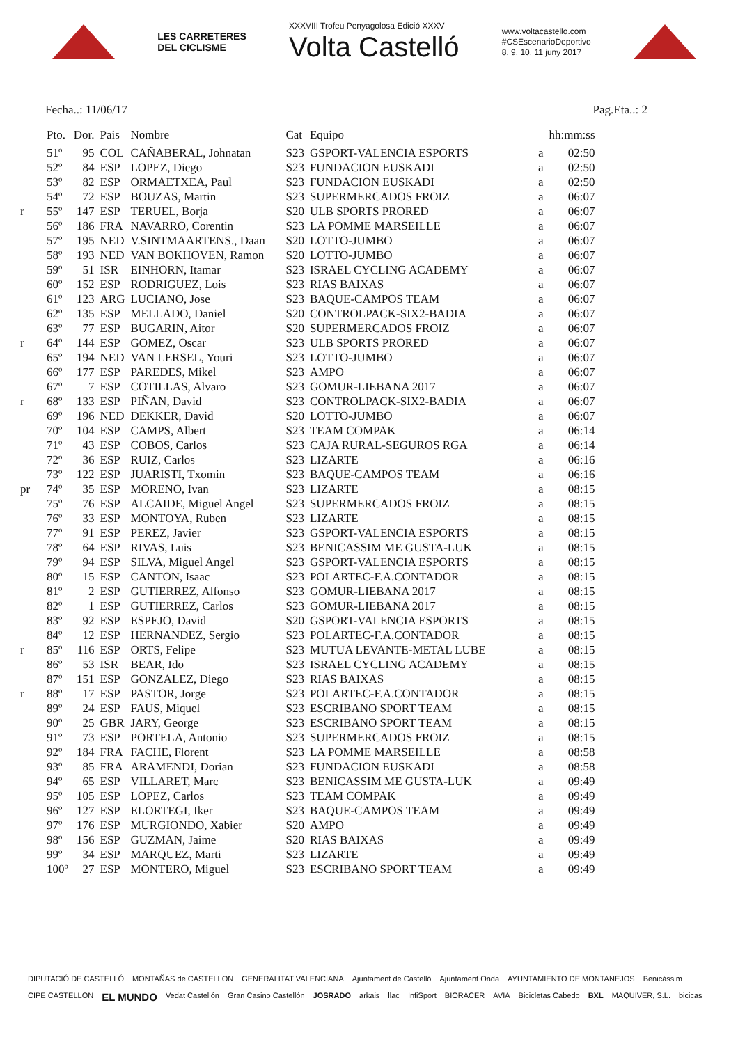LES CARRETERES
DEL CICLISME
XXXVIII Trofeu Penyagolosa Edició XXXV
Volta Castelló
www.voltacastello.com
#CSEscenarioDeportivo
8, 9, 10, 11 juny 2017
Fecha..: 11/06/17 Pag.Eta..: 2
| | Pto. | Dor. | Pais | Nombre | Cat | Equipo | | hh:mm:ss |
| --- | --- | --- | --- | --- | --- | --- | --- | --- |
| | 51º | 95 | COL | CAÑABERAL, Johnatan | S23 | GSPORT-VALENCIA ESPORTS | a | 02:50 |
| | 52º | 84 | ESP | LOPEZ, Diego | S23 | FUNDACION EUSKADI | a | 02:50 |
| | 53º | 82 | ESP | ORMAETXEA, Paul | S23 | FUNDACION EUSKADI | a | 02:50 |
| | 54º | 72 | ESP | BOUZAS, Martin | S23 | SUPERMERCADOS FROIZ | a | 06:07 |
| r | 55º | 147 | ESP | TERUEL, Borja | S20 | ULB SPORTS PRORED | a | 06:07 |
| | 56º | 186 | FRA | NAVARRO, Corentin | S23 | LA POMME MARSEILLE | a | 06:07 |
| | 57º | 195 | NED | V.SINTMAARTENS., Daan | S20 | LOTTO-JUMBO | a | 06:07 |
| | 58º | 193 | NED | VAN BOKHOVEN, Ramon | S20 | LOTTO-JUMBO | a | 06:07 |
| | 59º | 51 | ISR | EINHORN, Itamar | S23 | ISRAEL CYCLING ACADEMY | a | 06:07 |
| | 60º | 152 | ESP | RODRIGUEZ, Lois | S23 | RIAS BAIXAS | a | 06:07 |
| | 61º | 123 | ARG | LUCIANO, Jose | S23 | BAQUE-CAMPOS TEAM | a | 06:07 |
| | 62º | 135 | ESP | MELLADO, Daniel | S20 | CONTROLPACK-SIX2-BADIA | a | 06:07 |
| | 63º | 77 | ESP | BUGARIN, Aitor | S20 | SUPERMERCADOS FROIZ | a | 06:07 |
| r | 64º | 144 | ESP | GOMEZ, Oscar | S23 | ULB SPORTS PRORED | a | 06:07 |
| | 65º | 194 | NED | VAN LERSEL, Youri | S23 | LOTTO-JUMBO | a | 06:07 |
| | 66º | 177 | ESP | PAREDES, Mikel | S23 | AMPO | a | 06:07 |
| | 67º | 7 | ESP | COTILLAS, Alvaro | S23 | GOMUR-LIEBANA 2017 | a | 06:07 |
| r | 68º | 133 | ESP | PIÑAN, David | S23 | CONTROLPACK-SIX2-BADIA | a | 06:07 |
| | 69º | 196 | NED | DEKKER, David | S20 | LOTTO-JUMBO | a | 06:07 |
| | 70º | 104 | ESP | CAMPS, Albert | S23 | TEAM COMPAK | a | 06:14 |
| | 71º | 43 | ESP | COBOS, Carlos | S23 | CAJA RURAL-SEGUROS RGA | a | 06:14 |
| | 72º | 36 | ESP | RUIZ, Carlos | S23 | LIZARTE | a | 06:16 |
| | 73º | 122 | ESP | JUARISTI, Txomin | S23 | BAQUE-CAMPOS TEAM | a | 06:16 |
| pr | 74º | 35 | ESP | MORENO, Ivan | S23 | LIZARTE | a | 08:15 |
| | 75º | 76 | ESP | ALCAIDE, Miguel Angel | S23 | SUPERMERCADOS FROIZ | a | 08:15 |
| | 76º | 33 | ESP | MONTOYA, Ruben | S23 | LIZARTE | a | 08:15 |
| | 77º | 91 | ESP | PEREZ, Javier | S23 | GSPORT-VALENCIA ESPORTS | a | 08:15 |
| | 78º | 64 | ESP | RIVAS, Luis | S23 | BENICASSIM ME GUSTA-LUK | a | 08:15 |
| | 79º | 94 | ESP | SILVA, Miguel Angel | S23 | GSPORT-VALENCIA ESPORTS | a | 08:15 |
| | 80º | 15 | ESP | CANTON, Isaac | S23 | POLARTEC-F.A.CONTADOR | a | 08:15 |
| | 81º | 2 | ESP | GUTIERREZ, Alfonso | S23 | GOMUR-LIEBANA 2017 | a | 08:15 |
| | 82º | 1 | ESP | GUTIERREZ, Carlos | S23 | GOMUR-LIEBANA 2017 | a | 08:15 |
| | 83º | 92 | ESP | ESPEJO, David | S20 | GSPORT-VALENCIA ESPORTS | a | 08:15 |
| | 84º | 12 | ESP | HERNANDEZ, Sergio | S23 | POLARTEC-F.A.CONTADOR | a | 08:15 |
| r | 85º | 116 | ESP | ORTS, Felipe | S23 | MUTUA LEVANTE-METAL LUBE | a | 08:15 |
| | 86º | 53 | ISR | BEAR, Ido | S23 | ISRAEL CYCLING ACADEMY | a | 08:15 |
| | 87º | 151 | ESP | GONZALEZ, Diego | S23 | RIAS BAIXAS | a | 08:15 |
| r | 88º | 17 | ESP | PASTOR, Jorge | S23 | POLARTEC-F.A.CONTADOR | a | 08:15 |
| | 89º | 24 | ESP | FAUS, Miquel | S23 | ESCRIBANO SPORT TEAM | a | 08:15 |
| | 90º | 25 | GBR | JARY, George | S23 | ESCRIBANO SPORT TEAM | a | 08:15 |
| | 91º | 73 | ESP | PORTELA, Antonio | S23 | SUPERMERCADOS FROIZ | a | 08:15 |
| | 92º | 184 | FRA | FACHE, Florent | S23 | LA POMME MARSEILLE | a | 08:58 |
| | 93º | 85 | FRA | ARAMENDI, Dorian | S23 | FUNDACION EUSKADI | a | 08:58 |
| | 94º | 65 | ESP | VILLARET, Marc | S23 | BENICASSIM ME GUSTA-LUK | a | 09:49 |
| | 95º | 105 | ESP | LOPEZ, Carlos | S23 | TEAM COMPAK | a | 09:49 |
| | 96º | 127 | ESP | ELORTEGI, Iker | S23 | BAQUE-CAMPOS TEAM | a | 09:49 |
| | 97º | 176 | ESP | MURGIONDO, Xabier | S20 | AMPO | a | 09:49 |
| | 98º | 156 | ESP | GUZMAN, Jaime | S20 | RIAS BAIXAS | a | 09:49 |
| | 99º | 34 | ESP | MARQUEZ, Marti | S23 | LIZARTE | a | 09:49 |
| | 100º | 27 | ESP | MONTERO, Miguel | S23 | ESCRIBANO SPORT TEAM | a | 09:49 |
DIPUTACIÓ DE CASTELLÓ MONTAÑAS de CASTELLON GENERALITAT VALENCIANA Ajuntament de Castelló Ajuntament Onda AYUNTAMIENTO DE MONTANEJOS Benicàssim CIPE CASTELLON EL MUNDO Vedat Castellón Gran Casino Castellón JOSRADO arkais llac InfiSport BIORACER AVIA Bicicletas Cabedo BXL MAQUIVER, S.L. bicicas